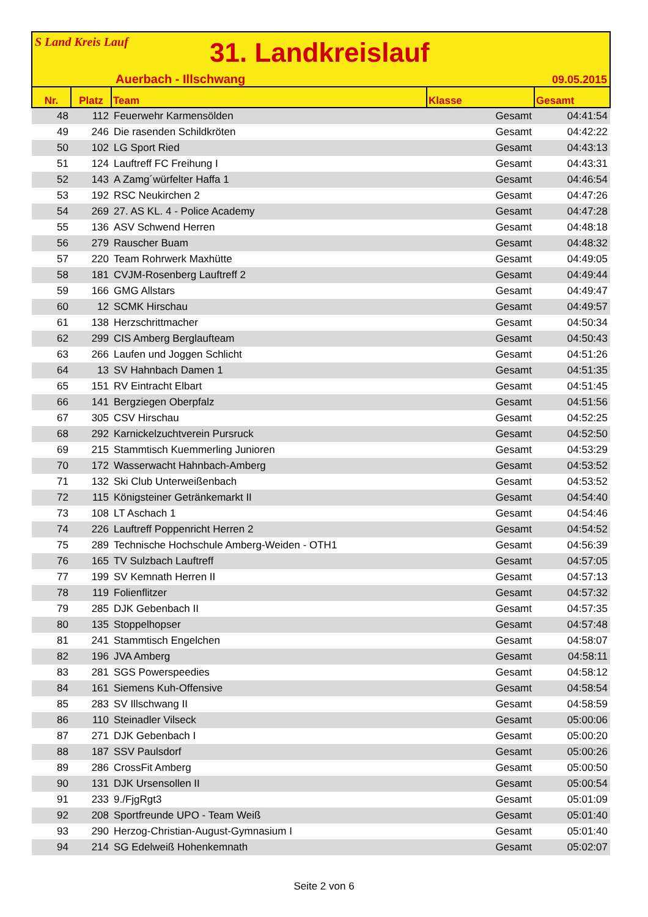S Land Kreis Lauf
31. Landkreislauf
Auerbach - Illschwang 09.05.2015
| Nr. | Platz | Team | Klasse | Gesamt |
| --- | --- | --- | --- | --- |
| 48 | 112 | Feuerwehr Karmensölden | Gesamt | 04:41:54 |
| 49 | 246 | Die rasenden Schildkröten | Gesamt | 04:42:22 |
| 50 | 102 | LG Sport Ried | Gesamt | 04:43:13 |
| 51 | 124 | Lauftreff FC Freihung I | Gesamt | 04:43:31 |
| 52 | 143 | A Zamg´würfelter Haffa 1 | Gesamt | 04:46:54 |
| 53 | 192 | RSC Neukirchen 2 | Gesamt | 04:47:26 |
| 54 | 269 | 27. AS KL. 4 - Police Academy | Gesamt | 04:47:28 |
| 55 | 136 | ASV Schwend Herren | Gesamt | 04:48:18 |
| 56 | 279 | Rauscher Buam | Gesamt | 04:48:32 |
| 57 | 220 | Team Rohrwerk Maxhütte | Gesamt | 04:49:05 |
| 58 | 181 | CVJM-Rosenberg Lauftreff 2 | Gesamt | 04:49:44 |
| 59 | 166 | GMG Allstars | Gesamt | 04:49:47 |
| 60 | 12 | SCMK Hirschau | Gesamt | 04:49:57 |
| 61 | 138 | Herzschrittmacher | Gesamt | 04:50:34 |
| 62 | 299 | CIS Amberg Berglaufteam | Gesamt | 04:50:43 |
| 63 | 266 | Laufen und Joggen Schlicht | Gesamt | 04:51:26 |
| 64 | 13 | SV Hahnbach Damen 1 | Gesamt | 04:51:35 |
| 65 | 151 | RV Eintracht Elbart | Gesamt | 04:51:45 |
| 66 | 141 | Bergziegen Oberpfalz | Gesamt | 04:51:56 |
| 67 | 305 | CSV Hirschau | Gesamt | 04:52:25 |
| 68 | 292 | Karnickelzuchtverein Pursruck | Gesamt | 04:52:50 |
| 69 | 215 | Stammtisch Kuemmerling Junioren | Gesamt | 04:53:29 |
| 70 | 172 | Wasserwacht Hahnbach-Amberg | Gesamt | 04:53:52 |
| 71 | 132 | Ski Club Unterweißenbach | Gesamt | 04:53:52 |
| 72 | 115 | Königsteiner Getränkemarkt II | Gesamt | 04:54:40 |
| 73 | 108 | LT Aschach 1 | Gesamt | 04:54:46 |
| 74 | 226 | Lauftreff Poppenricht Herren 2 | Gesamt | 04:54:52 |
| 75 | 289 | Technische Hochschule Amberg-Weiden - OTH1 | Gesamt | 04:56:39 |
| 76 | 165 | TV Sulzbach Lauftreff | Gesamt | 04:57:05 |
| 77 | 199 | SV Kemnath Herren II | Gesamt | 04:57:13 |
| 78 | 119 | Folienflitzer | Gesamt | 04:57:32 |
| 79 | 285 | DJK Gebenbach II | Gesamt | 04:57:35 |
| 80 | 135 | Stoppelhopser | Gesamt | 04:57:48 |
| 81 | 241 | Stammtisch Engelchen | Gesamt | 04:58:07 |
| 82 | 196 | JVA Amberg | Gesamt | 04:58:11 |
| 83 | 281 | SGS Powerspeedies | Gesamt | 04:58:12 |
| 84 | 161 | Siemens Kuh-Offensive | Gesamt | 04:58:54 |
| 85 | 283 | SV Illschwang II | Gesamt | 04:58:59 |
| 86 | 110 | Steinadler Vilseck | Gesamt | 05:00:06 |
| 87 | 271 | DJK Gebenbach I | Gesamt | 05:00:20 |
| 88 | 187 | SSV Paulsdorf | Gesamt | 05:00:26 |
| 89 | 286 | CrossFit Amberg | Gesamt | 05:00:50 |
| 90 | 131 | DJK Ursensollen II | Gesamt | 05:00:54 |
| 91 | 233 | 9./FjgRgt3 | Gesamt | 05:01:09 |
| 92 | 208 | Sportfreunde UPO - Team Weiß | Gesamt | 05:01:40 |
| 93 | 290 | Herzog-Christian-August-Gymnasium I | Gesamt | 05:01:40 |
| 94 | 214 | SG Edelweiß Hohenkemnath | Gesamt | 05:02:07 |
Seite 2 von 6